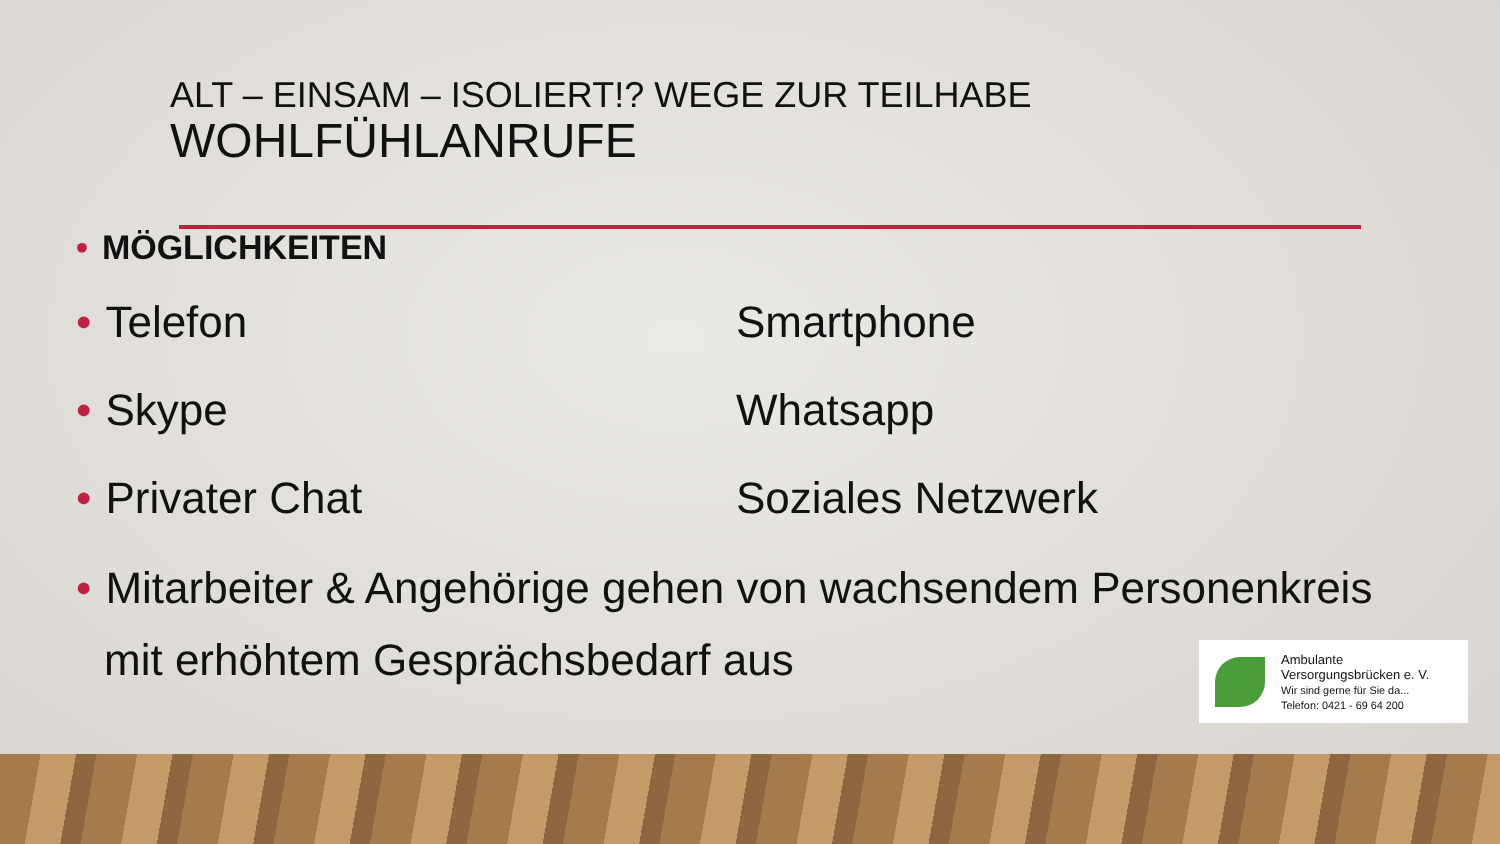ALT – EINSAM – ISOLIERT!? WEGE ZUR TEILHABE
WOHLFÜHLANRUFE
• MÖGLICHKEITEN
• Telefon Smartphone
• Skype Whatsapp
• Privater Chat Soziales Netzwerk
• Mitarbeiter & Angehörige gehen von wachsendem Personenkreis
mit erhöhtem Gesprächsbedarf aus
Ambulante
Versorgungsbrücken e. V.
Wir sind gerne für Sie da...
Telefon: 0421 - 69 64 200